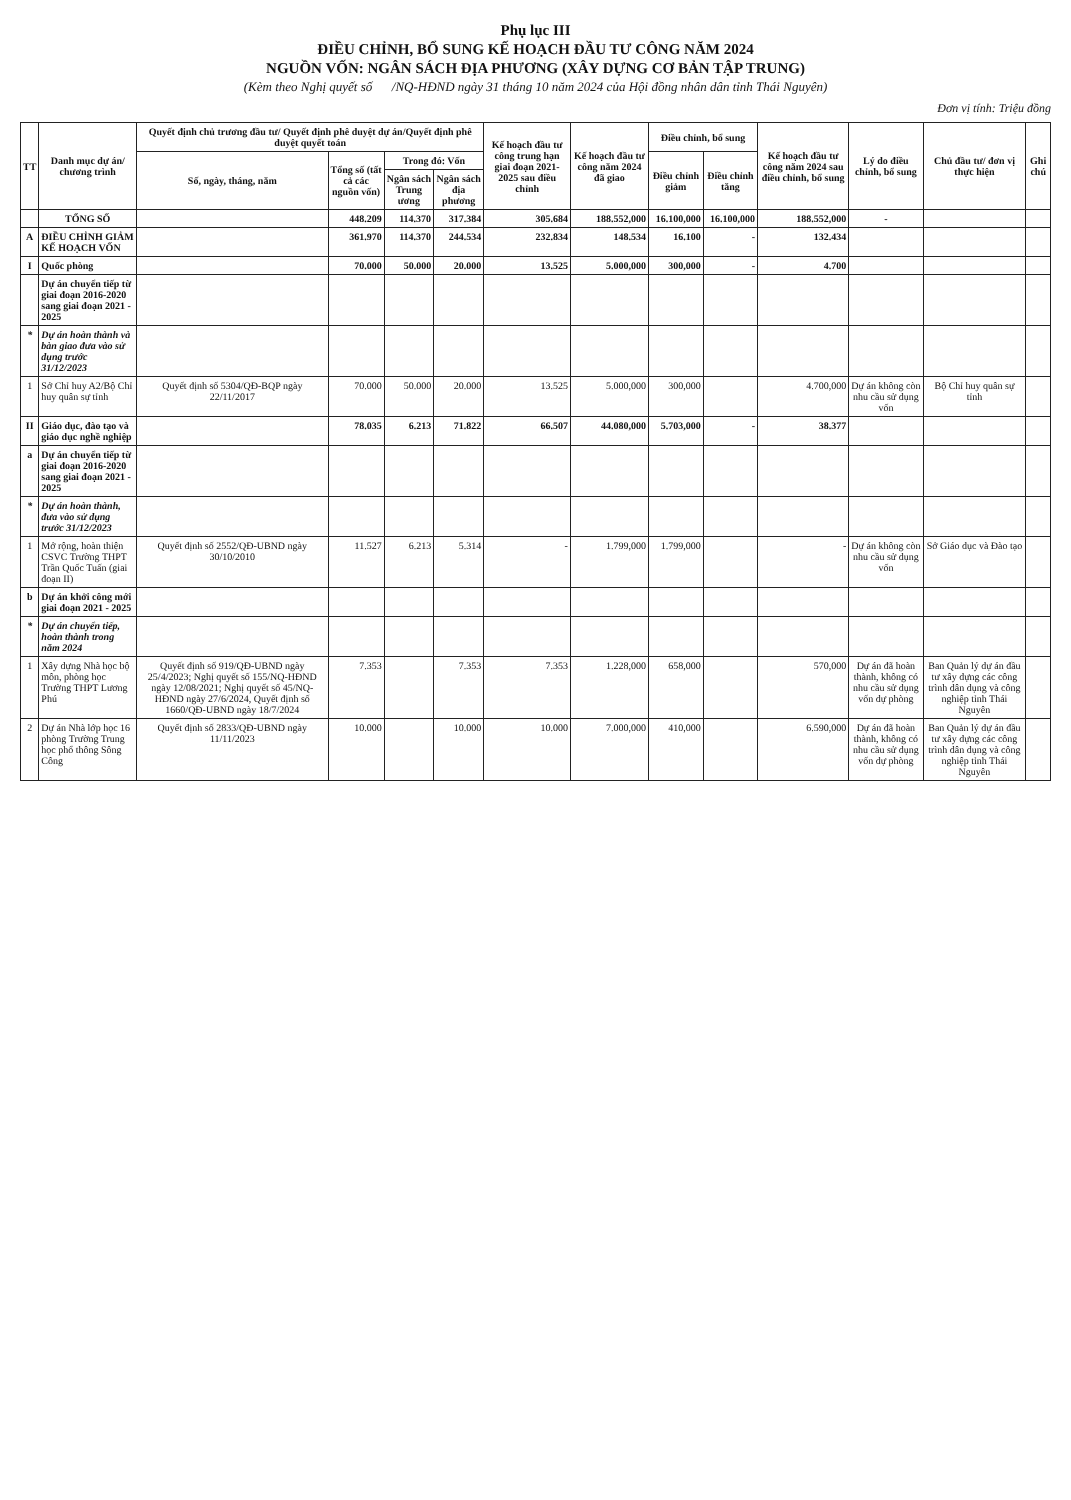Phụ lục III
ĐIỀU CHỈNH, BỔ SUNG KẾ HOẠCH ĐẦU TƯ CÔNG NĂM 2024
NGUỒN VỐN: NGÂN SÁCH ĐỊA PHƯƠNG (XÂY DỰNG CƠ BẢN TẬP TRUNG)
(Kèm theo Nghị quyết số /NQ-HĐND ngày 31 tháng 10 năm 2024 của Hội đồng nhân dân tỉnh Thái Nguyên)
Đơn vị tính: Triệu đồng
| TT | Danh mục dự án/ chương trình | Quyết định chủ trương đầu tư/ Quyết định phê duyệt dự án/Quyết định phê duyệt quyết toán | | | | Kế hoạch đầu tư công trung hạn giai đoạn 2021-2025 sau điều chỉnh | Kế hoạch đầu tư công năm 2024 đã giao | Điều chỉnh, bổ sung | | Kế hoạch đầu tư công năm 2024 sau điều chỉnh, bổ sung | Lý do điều chỉnh, bổ sung | Chủ đầu tư/ đơn vị thực hiện | Ghi chú |
| --- | --- | --- | --- | --- | --- | --- | --- | --- | --- | --- | --- | --- | --- |
| | | Số, ngày, tháng, năm | Tổng số (tất cả các nguồn vốn) | Trong đó: Vốn | | | | Điều chỉnh giảm | Điều chỉnh tăng | | | | |
| | | | | Ngân sách Trung ương | Ngân sách địa phương | | | | | | | | |
| | TỔNG SỐ | | 448.209 | 114.370 | 317.384 | 305.684 | 188.552,000 | 16.100,000 | 16.100,000 | 188.552,000 | - | | |
| A | ĐIỀU CHỈNH GIẢM KẾ HOẠCH VỐN | | 361.970 | 114.370 | 244.534 | 232.834 | 148.534 | 16.100 | - | 132.434 | | | |
| I | Quốc phòng | | 70.000 | 50.000 | 20.000 | 13.525 | 5.000,000 | 300,000 | - | 4.700 | | | |
| | Dự án chuyển tiếp từ giai đoạn 2016-2020 sang giai đoạn 2021 - 2025 | | | | | | | | | | | | |
| * | Dự án hoàn thành và bàn giao đưa vào sử dụng trước 31/12/2023 | | | | | | | | | | | | |
| 1 | Sở Chỉ huy A2/Bộ Chỉ huy quân sự tỉnh | Quyết định số 5304/QĐ-BQP ngày 22/11/2017 | 70.000 | 50.000 | 20.000 | 13.525 | 5.000,000 | 300,000 | | 4.700,000 | Dự án không còn nhu cầu sử dụng vốn | Bộ Chỉ huy quân sự tỉnh | |
| II | Giáo dục, đào tạo và giáo dục nghề nghiệp | | 78.035 | 6.213 | 71.822 | 66.507 | 44.080,000 | 5.703,000 | - | 38.377 | | | |
| a | Dự án chuyển tiếp từ giai đoạn 2016-2020 sang giai đoạn 2021 - 2025 | | | | | | | | | | | | |
| * | Dự án hoàn thành, đưa vào sử dụng trước 31/12/2023 | | | | | | | | | | | | |
| 1 | Mở rộng, hoàn thiện CSVC Trường THPT Trần Quốc Tuấn (giai đoạn II) | Quyết định số 2552/QĐ-UBND ngày 30/10/2010 | 11.527 | 6.213 | 5.314 | - | 1.799,000 | 1.799,000 | | - | Dự án không còn nhu cầu sử dụng vốn | Sở Giáo dục và Đào tạo | |
| b | Dự án khởi công mới giai đoạn 2021 - 2025 | | | | | | | | | | | | |
| * | Dự án chuyển tiếp, hoàn thành trong năm 2024 | | | | | | | | | | | | |
| 1 | Xây dựng Nhà học bộ môn, phòng học Trường THPT Lương Phú | Quyết định số 919/QĐ-UBND ngày 25/4/2023; Nghị quyết số 155/NQ-HĐND ngày 12/08/2021; Nghị quyết số 45/NQ-HĐND ngày 27/6/2024, Quyết định số 1660/QĐ-UBND ngày 18/7/2024 | 7.353 | | 7.353 | 7.353 | 1.228,000 | 658,000 | | 570,000 | Dự án đã hoàn thành, không có nhu cầu sử dụng vốn dự phòng | Ban Quản lý dự án đầu tư xây dựng các công trình dân dụng và công nghiệp tỉnh Thái Nguyên | |
| 2 | Dự án Nhà lớp học 16 phòng Trường Trung học phổ thông Sông Công | Quyết định số 2833/QĐ-UBND ngày 11/11/2023 | 10.000 | | 10.000 | 10.000 | 7.000,000 | 410,000 | | 6.590,000 | Dự án đã hoàn thành, không có nhu cầu sử dụng vốn dự phòng | Ban Quản lý dự án đầu tư xây dựng các công trình dân dụng và công nghiệp tỉnh Thái Nguyên | |